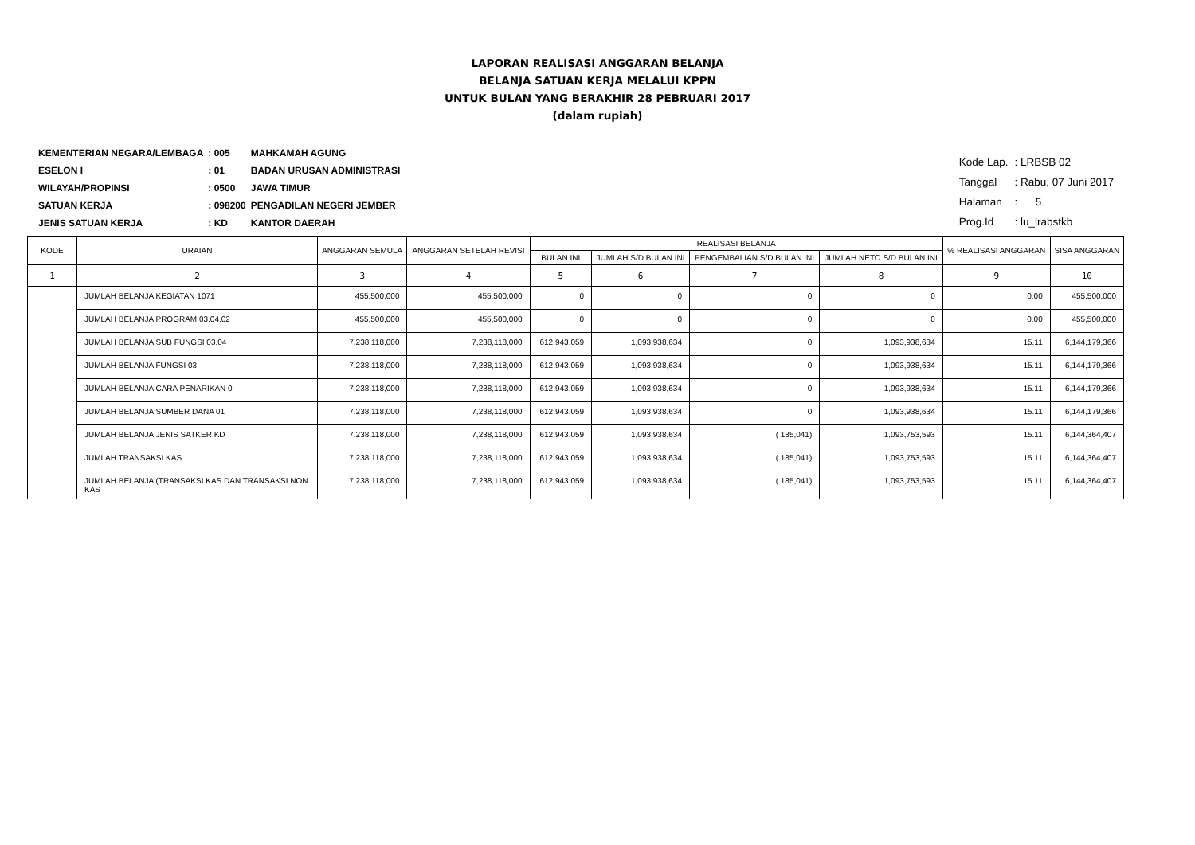LAPORAN REALISASI ANGGARAN BELANJA
BELANJA SATUAN KERJA MELALUI KPPN
UNTUK BULAN YANG BERAKHIR 28 PEBRUARI 2017
(dalam rupiah)
| KEMENTERIAN NEGARA/LEMBAGA | : 005 | MAHKAMAH AGUNG |
| ESELON I | : 01 | BADAN URUSAN ADMINISTRASI |
| WILAYAH/PROPINSI | : 0500 | JAWA TIMUR |
| SATUAN KERJA | : 098200 | PENGADILAN NEGERI JEMBER |
| JENIS SATUAN KERJA | : KD | KANTOR DAERAH |
| Kode Lap. | : LRBSB 02 |
| Tanggal | : Rabu, 07 Juni 2017 |
| Halaman | : 5 |
| Prog.Id | : lu_lrabstkb |
| KODE | URAIAN | ANGGARAN SEMULA | ANGGARAN SETELAH REVISI | REALISASI BELANJA | | | | % REALISASI ANGGARAN | SISA ANGGARAN |
| --- | --- | --- | --- | --- | --- | --- | --- | --- | --- |
| | | | | BULAN INI | JUMLAH S/D BULAN INI | PENGEMBALIAN S/D BULAN INI | JUMLAH NETO S/D BULAN INI | | |
| 1 | 2 | 3 | 4 | 5 | 6 | 7 | 8 | 9 | 10 |
| | JUMLAH BELANJA KEGIATAN 1071 | 455,500,000 | 455,500,000 | 0 | 0 | 0 | 0 | 0.00 | 455,500,000 |
| | JUMLAH BELANJA PROGRAM 03.04.02 | 455,500,000 | 455,500,000 | 0 | 0 | 0 | 0 | 0.00 | 455,500,000 |
| | JUMLAH BELANJA SUB FUNGSI 03.04 | 7,238,118,000 | 7,238,118,000 | 612,943,059 | 1,093,938,634 | 0 | 1,093,938,634 | 15.11 | 6,144,179,366 |
| | JUMLAH BELANJA FUNGSI 03 | 7,238,118,000 | 7,238,118,000 | 612,943,059 | 1,093,938,634 | 0 | 1,093,938,634 | 15.11 | 6,144,179,366 |
| | JUMLAH BELANJA CARA PENARIKAN 0 | 7,238,118,000 | 7,238,118,000 | 612,943,059 | 1,093,938,634 | 0 | 1,093,938,634 | 15.11 | 6,144,179,366 |
| | JUMLAH BELANJA SUMBER DANA 01 | 7,238,118,000 | 7,238,118,000 | 612,943,059 | 1,093,938,634 | 0 | 1,093,938,634 | 15.11 | 6,144,179,366 |
| | JUMLAH BELANJA JENIS SATKER KD | 7,238,118,000 | 7,238,118,000 | 612,943,059 | 1,093,938,634 | ( 185,041) | 1,093,753,593 | 15.11 | 6,144,364,407 |
| | JUMLAH TRANSAKSI KAS | 7,238,118,000 | 7,238,118,000 | 612,943,059 | 1,093,938,634 | ( 185,041) | 1,093,753,593 | 15.11 | 6,144,364,407 |
| | JUMLAH BELANJA (TRANSAKSI KAS DAN TRANSAKSI NON KAS | 7,238,118,000 | 7,238,118,000 | 612,943,059 | 1,093,938,634 | ( 185,041) | 1,093,753,593 | 15.11 | 6,144,364,407 |